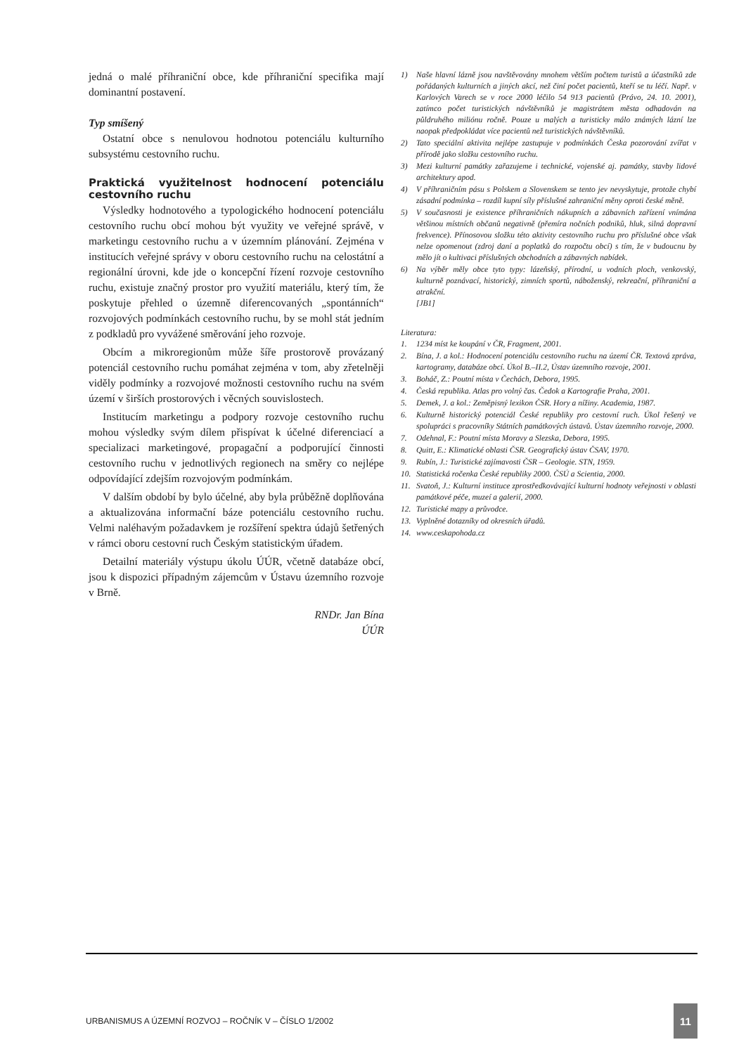jedná o malé příhraniční obce, kde příhraniční specifika mají dominantní postavení.
Typ smíšený
Ostatní obce s nenulovou hodnotou potenciálu kulturního subsystému cestovního ruchu.
Praktická využitelnost hodnocení potenciálu cestovního ruchu
Výsledky hodnotového a typologického hodnocení potenciálu cestovního ruchu obcí mohou být využity ve veřejné správě, v marketingu cestovního ruchu a v územním plánování. Zejména v institucích veřejné správy v oboru cestovního ruchu na celostátní a regionální úrovni, kde jde o koncepční řízení rozvoje cestovního ruchu, existuje značný prostor pro využití materiálu, který tím, že poskytuje přehled o územně diferencovaných „spontánních“ rozvojových podmínkách cestovního ruchu, by se mohl stát jedním z podkladů pro vyvážené směrování jeho rozvoje.
Obcím a mikroregionům může šíře prostorově provázaný potenciál cestovního ruchu pomáhat zejména v tom, aby zřetelněji viděly podmínky a rozvojové možnosti cestovního ruchu na svém území v širších prostorových i věcných souvislostech.
Institucím marketingu a podpory rozvoje cestovního ruchu mohou výsledky svým dílem přispívat k účelné diferenciací a specializaci marketingové, propagační a podporující činnosti cestovního ruchu v jednotlivých regionech na směry co nejlépe odpovídající zdejším rozvojovým podmínkám.
V dalším období by bylo účelné, aby byla průběžně doplňována a aktualizována informační báze potenciálu cestovního ruchu. Velmi naléhavým požadavkem je rozšíření spektra údajů šetřených v rámci oboru cestovní ruch Českým statistickým úřadem.
Detailní materiály výstupu úkolu ÚÚR, včetně databáze obcí, jsou k dispozici případným zájemcům v Ústavu územního rozvoje v Brně.
RNDr. Jan Bína
ÚÚR
1) Naše hlavní lázně jsou navštěvovány mnohem větším počtem turistů a účastníků zde pořádaných kulturních a jiných akcí, než činí počet pacientů, kteří se tu léčí. Např. v Karlových Varech se v roce 2000 léčilo 54 913 pacientů (Právo, 24. 10. 2001), zatímco počet turistických návštěvníků je magistrátem města odhadován na půldruhého miliónu ročně. Pouze u malých a turisticky málo známých lázní lze naopak předpokládat více pacientů než turistických návštěvníků.
2) Tato speciální aktivita nejlépe zastupuje v podmínkách Česka pozorování zvířat v přírodě jako složku cestovního ruchu.
3) Mezi kulturní památky zařazujeme i technické, vojenské aj. památky, stavby lidové architektury apod.
4) V příhraničním pásu s Polskem a Slovenskem se tento jev nevyskytuje, protože chybí zásadní podmínka – rozdíl kupní síly příslušné zahraniční měny oproti české měně.
5) V současnosti je existence příhraničních nákupních a zábavních zařízení vnímána většinou místních občanů negativně (přemíra nočních podniků, hluk, silná dopravní frekvence). Přínosovou složku této aktivity cestovního ruchu pro příslušné obce však nelze opomenout (zdroj daní a poplatků do rozpočtu obcí) s tím, že v budoucnu by mělo jít o kultivaci příslušných obchodních a zábavných nabídek.
6) Na výběr měly obce tyto typy: lázeňský, přírodní, u vodních ploch, venkovský, kulturně poznávací, historický, zimních sportů, náboženský, rekreační, příhraniční a atrakční.
[JB1]
Literatura:
1. 1234 míst ke koupání v ČR, Fragment, 2001.
2. Bína, J. a kol.: Hodnocení potenciálu cestovního ruchu na území ČR. Textová zpráva, kartogramy, databáze obcí. Úkol B.–II.2, Ústav územního rozvoje, 2001.
3. Boháč, Z.: Poutní místa v Čechách, Debora, 1995.
4. Česká republika. Atlas pro volný čas. Čedok a Kartografie Praha, 2001.
5. Demek, J. a kol.: Zeměpisný lexikon ČSR. Hory a nížiny. Academia, 1987.
6. Kulturně historický potenciál České republiky pro cestovní ruch. Úkol řešený ve spolupráci s pracovníky Státních památkových ústavů. Ústav územního rozvoje, 2000.
7. Odehnal, F.: Poutní místa Moravy a Slezska, Debora, 1995.
8. Quitt, E.: Klimatické oblasti ČSR. Geografický ústav ČSAV, 1970.
9. Rubín, J.: Turistické zajímavosti ČSR – Geologie. STN, 1959.
10. Statistická ročenka České republiky 2000. ČSÚ a Scientia, 2000.
11. Svatoň, J.: Kulturní instituce zprostředkovávající kulturní hodnoty veřejnosti v oblasti památkové péče, muzeí a galerií, 2000.
12. Turistické mapy a průvodce.
13. Vyplněné dotazníky od okresních úřadů.
14. www.ceskapohoda.cz
URBANISMUS A ÚZEMNÍ ROZVOJ – ROČNÍK V – ČÍSLO 1/2002 11